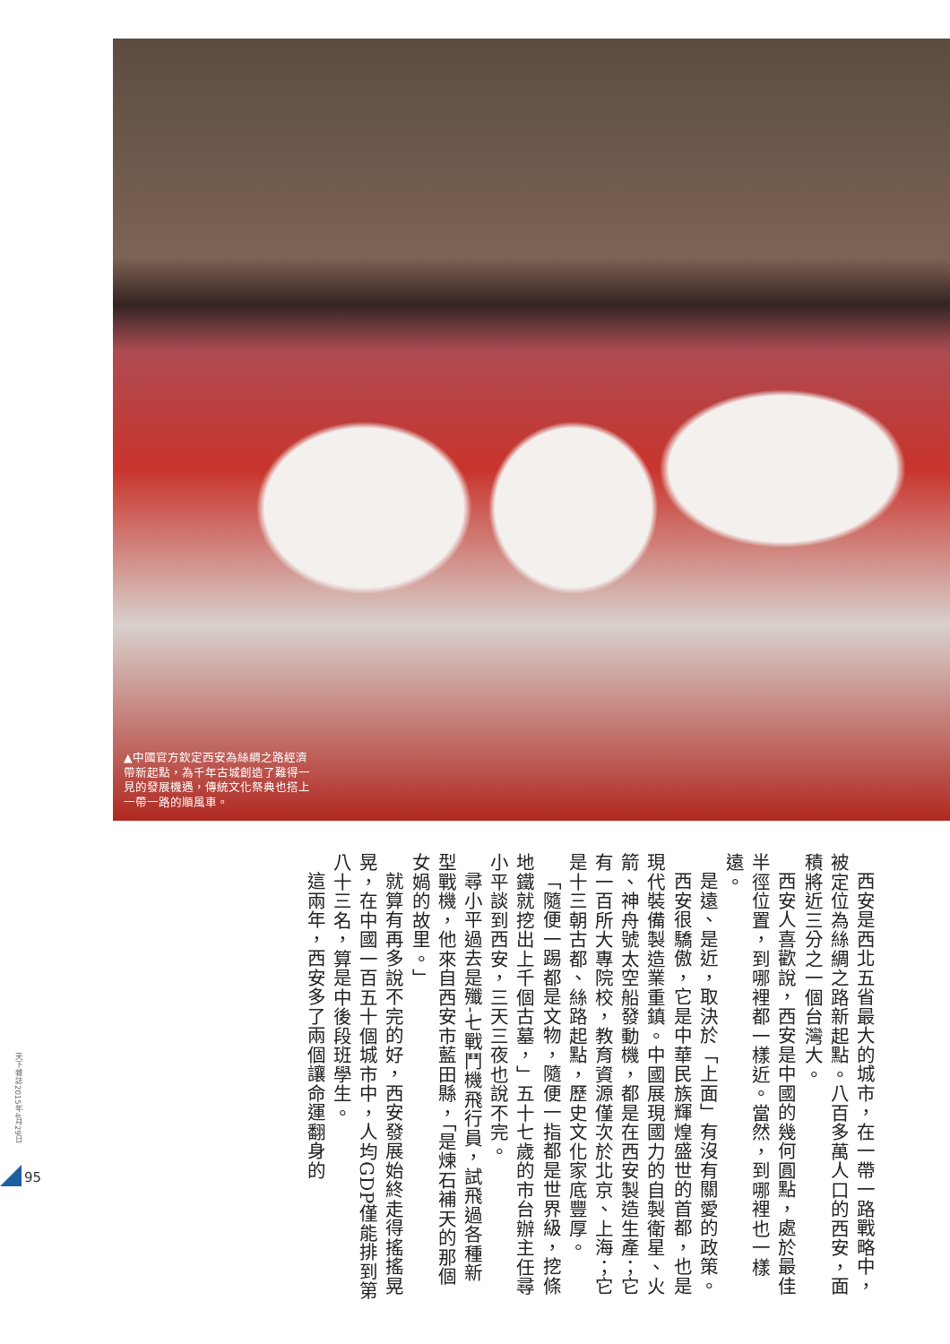▲中國官方欽定西安為絲綢之路經濟帶新起點，為千年古城創造了難得一見的發展機遇，傳統文化祭典也搭上一帶一路的順風車。
西安是西北五省最大的城市，在一帶一路戰略中，被定位為絲綢之路新起點。八百多萬人口的西安，面積將近三分之一個台灣大。
西安人喜歡說，西安是中國的幾何圓點，處於最佳半徑位置，到哪裡都一樣近。當然，到哪裡也一樣遠。
是遠、是近，取決於「上面」有沒有關愛的政策。
西安很驕傲，它是中華民族輝煌盛世的首都，也是現代裝備製造業重鎮。中國展現國力的自製衛星、火箭、神舟號太空船發動機，都是在西安製造生產；它有一百所大專院校，教育資源僅次於北京、上海；它是十三朝古都、絲路起點，歷史文化家底豐厚。
「隨便一踢都是文物，隨便一指都是世界級，挖條地鐵就挖出上千個古墓，」五十七歲的市台辦主任尋小平談到西安，三天三夜也說不完。
尋小平過去是殲-七戰鬥機飛行員，試飛過各種新型戰機，他來自西安市藍田縣，「是煉石補天的那個女媧的故里。」
就算有再多說不完的好，西安發展始終走得搖搖晃晃，在中國一百五十個城市中，人均GDP僅能排到第八十三名，算是中後段班學生。
這兩年，西安多了兩個讓命運翻身的
天下雜誌2015年4月29日
95